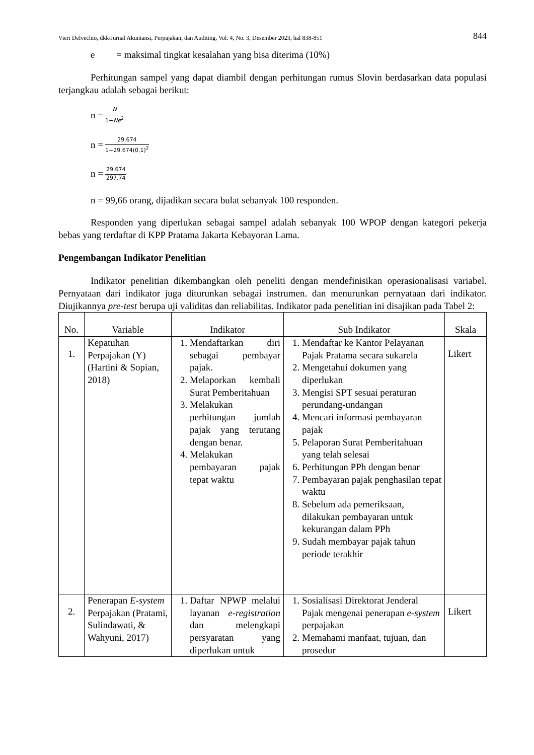Vieri Delvechio, dkk/Jurnal Akuntansi, Perpajakan, dan Auditing, Vol. 4, No. 3, Desember 2023, hal 838-851 844
e = maksimal tingkat kesalahan yang bisa diterima (10%)
Perhitungan sampel yang dapat diambil dengan perhitungan rumus Slovin berdasarkan data populasi terjangkau adalah sebagai berikut:
n = N 1+Ne<sup>2</sup>
n = 29.674 1+29.674(0,1)<sup>2</sup>
n = 29.674 297,74
n = 99,66 orang, dijadikan secara bulat sebanyak 100 responden.
Responden yang diperlukan sebagai sampel adalah sebanyak 100 WPOP dengan kategori pekerja bebas yang terdaftar di KPP Pratama Jakarta Kebayoran Lama.
Pengembangan Indikator Penelitian
Indikator penelitian dikembangkan oleh peneliti dengan mendefinisikan operasionalisasi variabel. Pernyataan dari indikator juga diturunkan sebagai instrumen. dan menurunkan pernyataan dari indikator. Diujikannya pre-test berupa uji validitas dan reliabilitas. Indikator pada penelitian ini disajikan pada Tabel 2:
| No. | Variable | Indikator | Sub Indikator | Skala |
| --- | --- | --- | --- | --- |
| 1. | Kepatuhan Perpajakan (Y) (Hartini & Sopian, 2018) | 1. Mendaftarkan diri sebagai pembayar pajak. 2. Melaporkan kembali Surat Pemberitahuan 3. Melakukan perhitungan jumlah pajak yang terutang dengan benar. 4. Melakukan pembayaran pajak tepat waktu | 1. Mendaftar ke Kantor Pelayanan Pajak Pratama secara sukarela 2. Mengetahui dokumen yang diperlukan 3. Mengisi SPT sesuai peraturan perundang-undangan 4. Mencari informasi pembayaran pajak 5. Pelaporan Surat Pemberitahuan yang telah selesai 6. Perhitungan PPh dengan benar 7. Pembayaran pajak penghasilan tepat waktu 8. Sebelum ada pemeriksaan, dilakukan pembayaran untuk kekurangan dalam PPh 9. Sudah membayar pajak tahun periode terakhir | Likert |
| 2. | Penerapan E-system Perpajakan (Pratami, Sulindawati, & Wahyuni, 2017) | 1. Daftar NPWP melalui layanan e-registration dan melengkapi persyaratan yang diperlukan untuk | 1. Sosialisasi Direktorat Jenderal Pajak mengenai penerapan e-system perpajakan 2. Memahami manfaat, tujuan, dan prosedur | Likert |